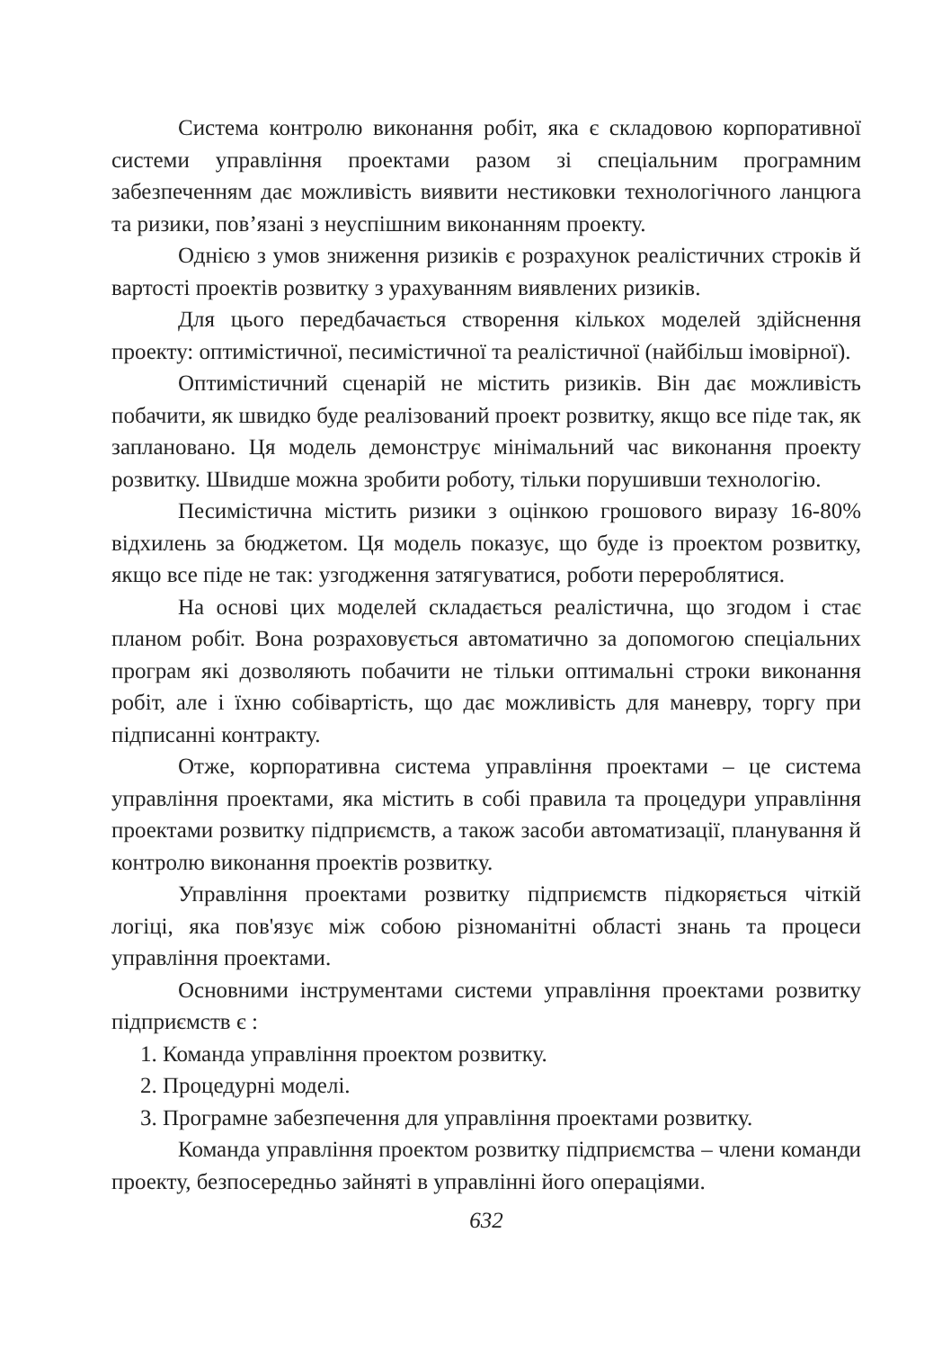Система контролю виконання робіт, яка є складовою корпоративної системи управління проектами разом зі спеціальним програмним забезпеченням дає можливість виявити нестиковки технологічного ланцюга та ризики, пов’язані з неуспішним виконанням проекту.
Однією з умов зниження ризиків є розрахунок реалістичних строків й вартості проектів розвитку з урахуванням виявлених ризиків.
Для цього передбачається створення кількох моделей здійснення проекту: оптимістичної, песимістичної та реалістичної (найбільш імовірної).
Оптимістичний сценарій не містить ризиків. Він дає можливість побачити, як швидко буде реалізований проект розвитку, якщо все піде так, як заплановано. Ця модель демонструє мінімальний час виконання проекту розвитку. Швидше можна зробити роботу, тільки порушивши технологію.
Песимістична містить ризики з оцінкою грошового виразу 16-80% відхилень за бюджетом. Ця модель показує, що буде із проектом розвитку, якщо все піде не так: узгодження затягуватися, роботи перероблятися.
На основі цих моделей складається реалістична, що згодом і стає планом робіт. Вона розраховується автоматично за допомогою спеціальних програм які дозволяють побачити не тільки оптимальні строки виконання робіт, але і їхню собівартість, що дає можливість для маневру, торгу при підписанні контракту.
Отже, корпоративна система управління проектами – це система управління проектами, яка містить в собі правила та процедури управління проектами розвитку підприємств, а також засоби автоматизації, планування й контролю виконання проектів розвитку.
Управління проектами розвитку підприємств підкоряється чіткій логіці, яка пов'язує між собою різноманітні області знань та процеси управління проектами.
Основними інструментами системи управління проектами розвитку підприємств є :
1. Команда управління проектом розвитку.
2. Процедурні моделі.
3. Програмне забезпечення для управління проектами розвитку.
Команда управління проектом розвитку підприємства – члени команди проекту, безпосередньо зайняті в управлінні його операціями.
632